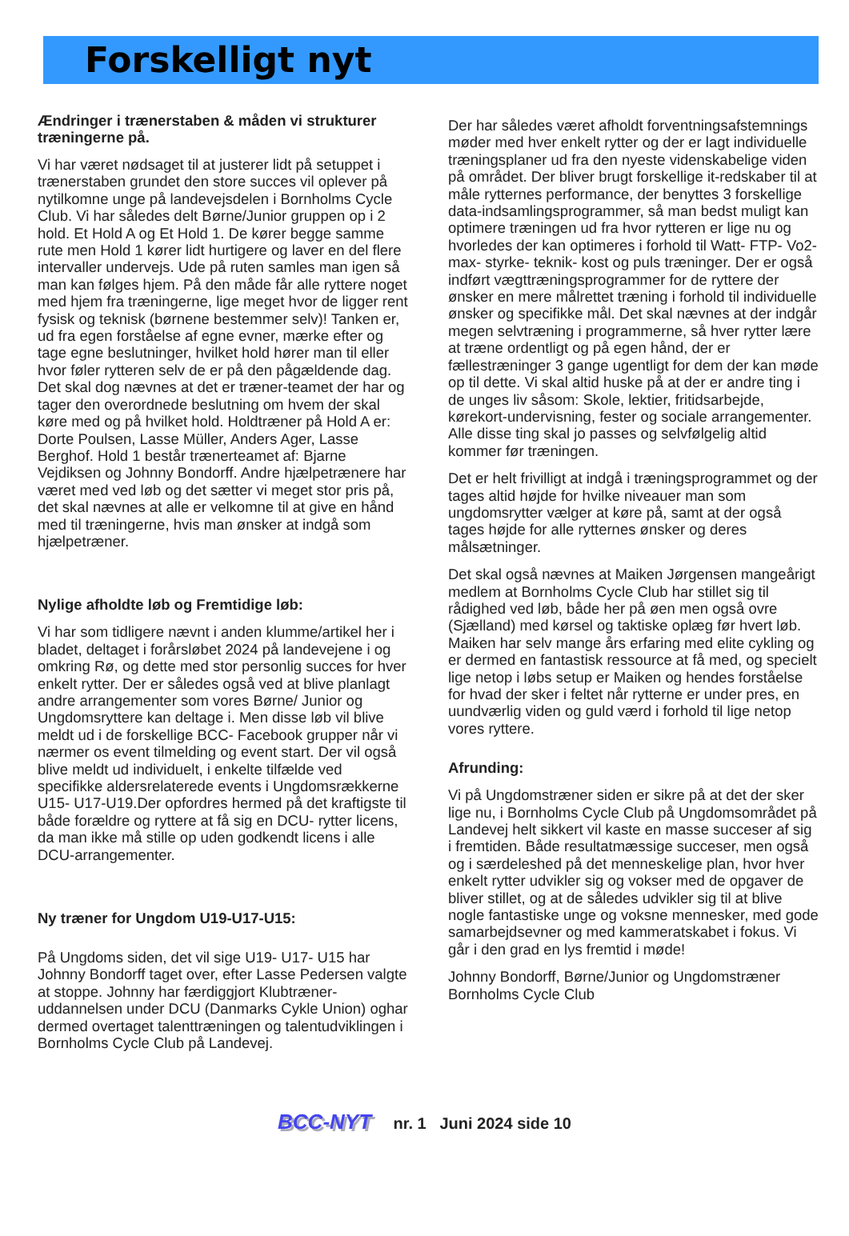Forskelligt nyt
Ændringer i trænerstaben & måden vi strukturer træningerne på.
Vi har været nødsaget til at justerer lidt på setuppet i trænerstaben grundet den store succes vil oplever på nytilkomne unge på landevejsdelen i Bornholms Cycle Club. Vi har således delt Børne/Junior gruppen op i 2 hold. Et Hold A og Et Hold 1. De kører begge samme rute men Hold 1 kører lidt hurtigere og laver en del flere intervaller undervejs. Ude på ruten samles man igen så man kan følges hjem. På den måde får alle ryttere noget med hjem fra træningerne, lige meget hvor de ligger rent fysisk og teknisk (børnene bestemmer selv)! Tanken er, ud fra egen forståelse af egne evner, mærke efter og tage egne beslutninger, hvilket hold hører man til eller hvor føler rytteren selv de er på den pågældende dag. Det skal dog nævnes at det er træner-teamet der har og tager den overordnede beslutning om hvem der skal køre med og på hvilket hold. Holdtræner på Hold A er: Dorte Poulsen, Lasse Müller, Anders Ager, Lasse Berghof. Hold 1 består trænerteamet af: Bjarne Vejdiksen og Johnny Bondorff. Andre hjælpetrænere har været med ved løb og det sætter vi meget stor pris på, det skal nævnes at alle er velkomne til at give en hånd med til træningerne, hvis man ønsker at indgå som hjælpetræner.
Nylige afholdte løb og Fremtidige løb:
Vi har som tidligere nævnt i anden klumme/artikel her i bladet, deltaget i forårsløbet 2024 på landevejene i og omkring Rø, og dette med stor personlig succes for hver enkelt rytter. Der er således også ved at blive planlagt andre arrangementer som vores Børne/ Junior og Ungdomsryttere kan deltage i. Men disse løb vil blive meldt ud i de forskellige BCC- Facebook grupper når vi nærmer os event tilmelding og event start. Der vil også blive meldt ud individuelt, i enkelte tilfælde ved specifikke aldersrelaterede events i Ungdomsrækkerne U15- U17-U19.Der opfordres hermed på det kraftigste til både forældre og ryttere at få sig en DCU- rytter licens, da man ikke må stille op uden godkendt licens i alle DCU-arrangementer.
Ny træner for Ungdom U19-U17-U15:
På Ungdoms siden, det vil sige U19- U17- U15 har Johnny Bondorff taget over, efter Lasse Pedersen valgte at stoppe. Johnny har færdiggjort Klubtræner-uddannelsen under DCU (Danmarks Cykle Union) oghar dermed overtaget talenttræningen og talentudviklingen i Bornholms Cycle Club på Landevej.
Der har således været afholdt forventningsafstemnings møder med hver enkelt rytter og der er lagt individuelle træningsplaner ud fra den nyeste videnskabelige viden på området. Der bliver brugt forskellige it-redskaber til at måle rytternes performance, der benyttes 3 forskellige data-indsamlingsprogrammer, så man bedst muligt kan optimere træningen ud fra hvor rytteren er lige nu og hvorledes der kan optimeres i forhold til Watt- FTP- Vo2-max- styrke- teknik- kost og puls træninger. Der er også indført vægttræningsprogrammer for de ryttere der ønsker en mere målrettet træning i forhold til individuelle ønsker og specifikke mål. Det skal nævnes at der indgår megen selvtræning i programmerne, så hver rytter lære at træne ordentligt og på egen hånd, der er fællestræninger 3 gange ugentligt for dem der kan møde op til dette. Vi skal altid huske på at der er andre ting i de unges liv såsom: Skole, lektier, fritidsarbejde, kørekort-undervisning, fester og sociale arrangementer. Alle disse ting skal jo passes og selvfølgelig altid kommer før træningen.
Det er helt frivilligt at indgå i træningsprogrammet og der tages altid højde for hvilke niveauer man som ungdomsrytter vælger at køre på, samt at der også tages højde for alle rytternes ønsker og deres målsætninger.
Det skal også nævnes at Maiken Jørgensen mangeårigt medlem at Bornholms Cycle Club har stillet sig til rådighed ved løb, både her på øen men også ovre (Sjælland) med kørsel og taktiske oplæg før hvert løb. Maiken har selv mange års erfaring med elite cykling og er dermed en fantastisk ressource at få med, og specielt lige netop i løbs setup er Maiken og hendes forståelse for hvad der sker i feltet når rytterne er under pres, en uundværlig viden og guld værd i forhold til lige netop vores ryttere.
Afrunding:
Vi på Ungdomstræner siden er sikre på at det der sker lige nu, i Bornholms Cycle Club på Ungdomsområdet på Landevej helt sikkert vil kaste en masse succeser af sig i fremtiden. Både resultatmæssige succeser, men også og i særdeleshed på det menneskelige plan, hvor hver enkelt rytter udvikler sig og vokser med de opgaver de bliver stillet, og at de således udvikler sig til at blive nogle fantastiske unge og voksne mennesker, med gode samarbejdsevner og med kammeratskabet i fokus. Vi går i den grad en lys fremtid i møde!
Johnny Bondorff, Børne/Junior og Ungdomstræner Bornholms Cycle Club
BCC-NYT nr. 1 Juni 2024 side 10